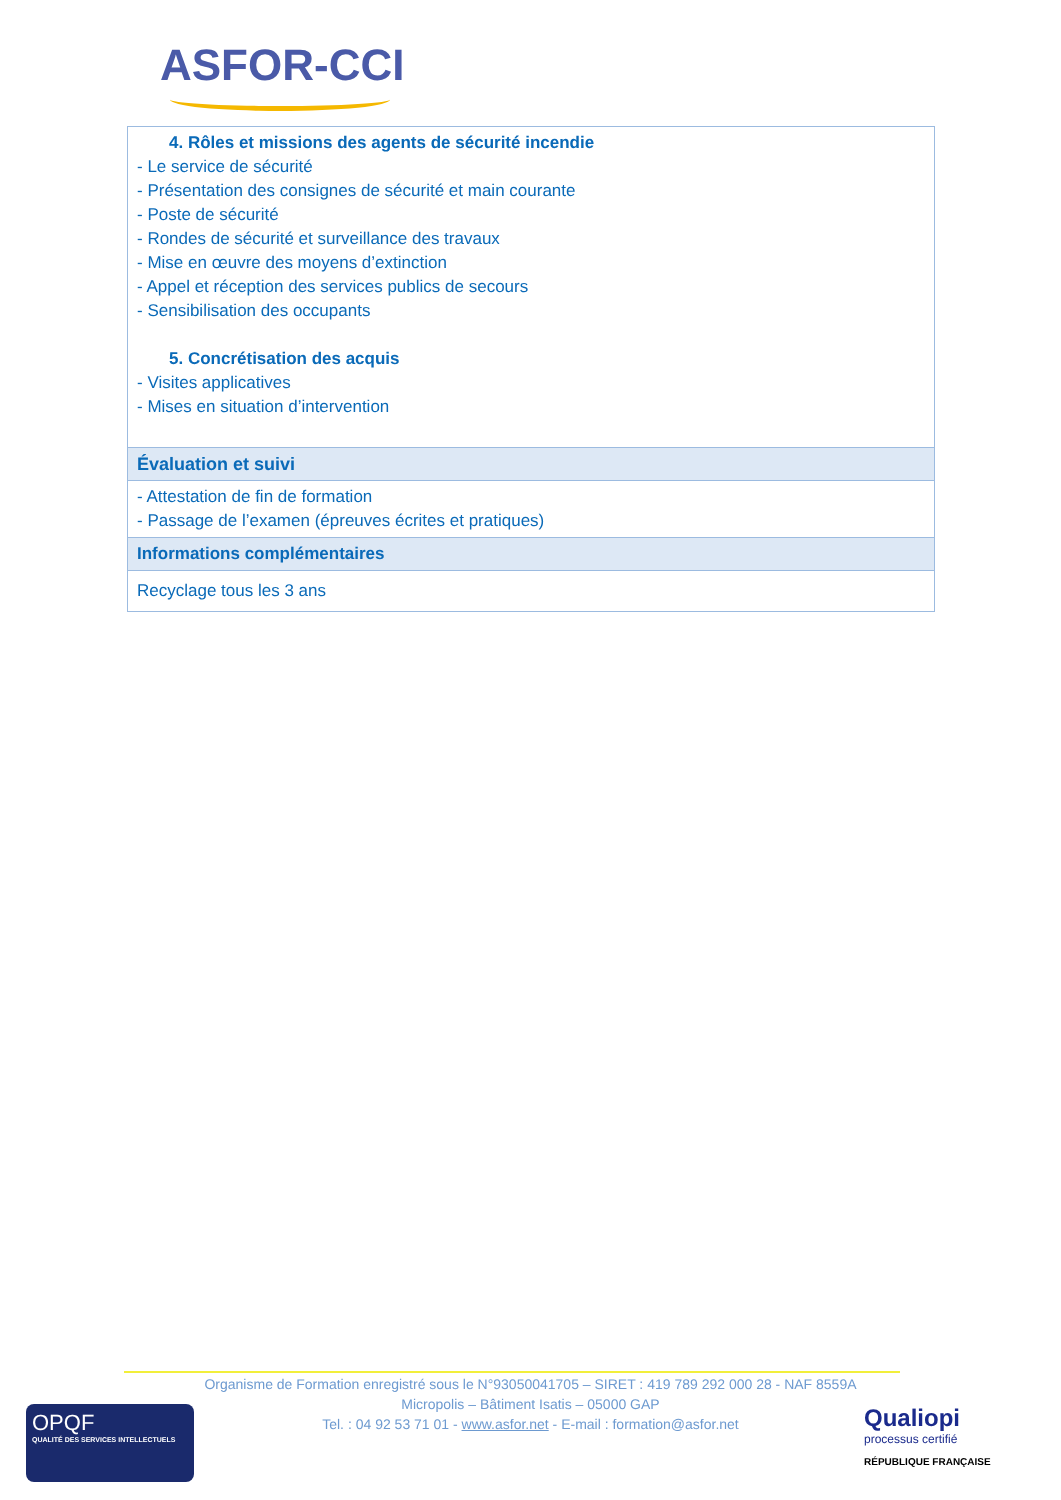ASFOR-CCI
| 4. Rôles et missions des agents de sécurité incendie - Le service de sécurité - Présentation des consignes de sécurité et main courante - Poste de sécurité - Rondes de sécurité et surveillance des travaux - Mise en œuvre des moyens d’extinction - Appel et réception des services publics de secours - Sensibilisation des occupants 5. Concrétisation des acquis - Visites applicatives - Mises en situation d’intervention |
| Évaluation et suivi |
| - Attestation de fin de formation - Passage de l’examen (épreuves écrites et pratiques) |
| Informations complémentaires |
| Recyclage tous les 3 ans |
Organisme de Formation enregistré sous le N°93050041705 – SIRET : 419 789 292 000 28 - NAF 8559A
Micropolis – Bâtiment Isatis – 05000 GAP
Tel. : 04 92 53 71 01 - www.asfor.net - E-mail : formation@asfor.net
OPQF
QUALITÉ DES SERVICES INTELLECTUELS
Qualiopi
processus certifié
RÉPUBLIQUE FRANÇAISE